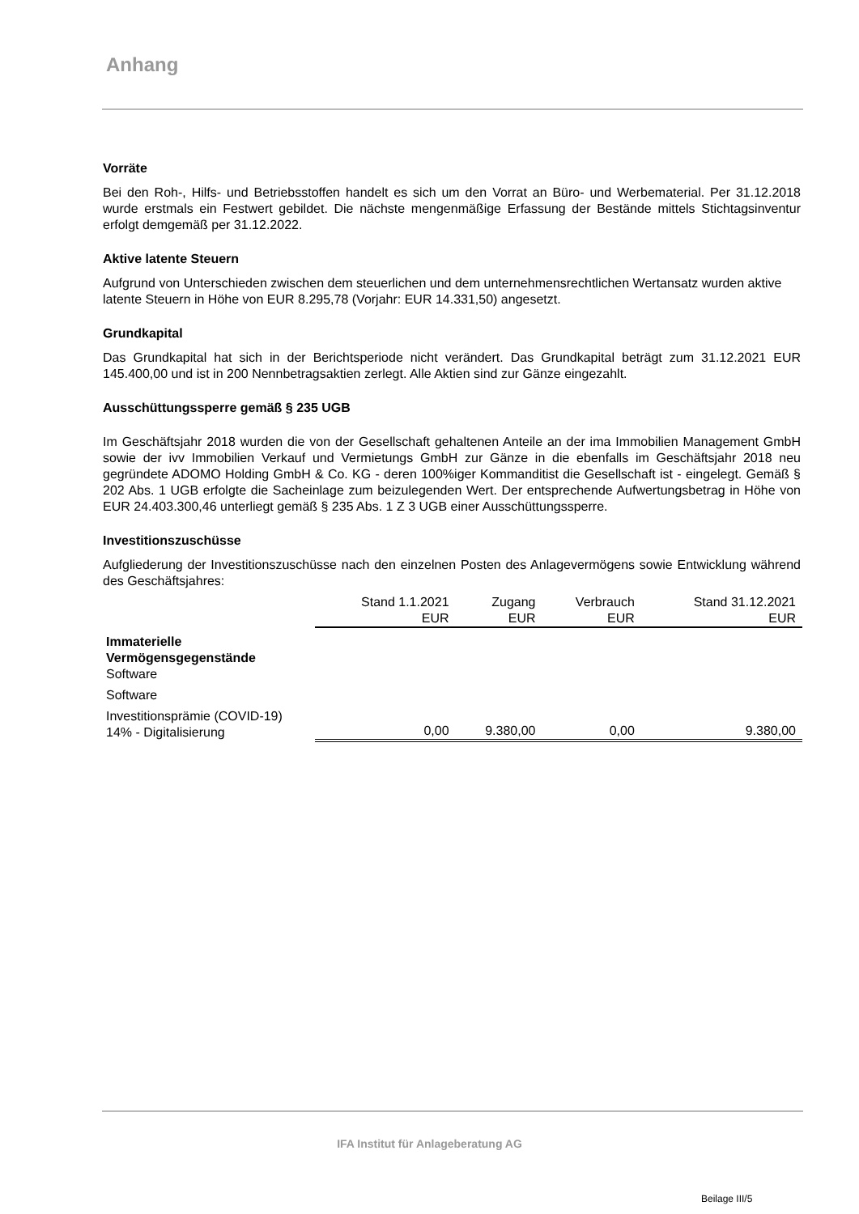Anhang
Vorräte
Bei den Roh-, Hilfs- und Betriebsstoffen handelt es sich um den Vorrat an Büro- und Werbematerial. Per 31.12.2018 wurde erstmals ein Festwert gebildet. Die nächste mengenmäßige Erfassung der Bestände mittels Stichtagsinventur erfolgt demgemäß per 31.12.2022.
Aktive latente Steuern
Aufgrund von Unterschieden zwischen dem steuerlichen und dem unternehmensrechtlichen Wertansatz wurden aktive latente Steuern in Höhe von EUR 8.295,78 (Vorjahr: EUR 14.331,50) angesetzt.
Grundkapital
Das Grundkapital hat sich in der Berichtsperiode nicht verändert. Das Grundkapital beträgt zum 31.12.2021 EUR 145.400,00 und ist in 200 Nennbetragsaktien zerlegt. Alle Aktien sind zur Gänze eingezahlt.
Ausschüttungssperre gemäß § 235 UGB
Im Geschäftsjahr 2018 wurden die von der Gesellschaft gehaltenen Anteile an der ima Immobilien Management GmbH sowie der ivv Immobilien Verkauf und Vermietungs GmbH zur Gänze in die ebenfalls im Geschäftsjahr 2018 neu gegründete ADOMO Holding GmbH & Co. KG - deren 100%iger Kommanditist die Gesellschaft ist - eingelegt. Gemäß § 202 Abs. 1 UGB erfolgte die Sacheinlage zum beizulegenden Wert. Der entsprechende Aufwertungsbetrag in Höhe von EUR 24.403.300,46 unterliegt gemäß § 235 Abs. 1 Z 3 UGB einer Ausschüttungssperre.
Investitionszuschüsse
Aufgliederung der Investitionszuschüsse nach den einzelnen Posten des Anlagevermögens sowie Entwicklung während des Geschäftsjahres:
| | Stand 1.1.2021 EUR | Zugang EUR | Verbrauch EUR | Stand 31.12.2021 EUR |
| --- | --- | --- | --- | --- |
| Immaterielle Vermögensgegenstände Software | | | | |
| Software | | | | |
| Investitionsprämie (COVID-19) 14% - Digitalisierung | 0,00 | 9.380,00 | 0,00 | 9.380,00 |
IFA Institut für Anlageberatung AG
Beilage III/5